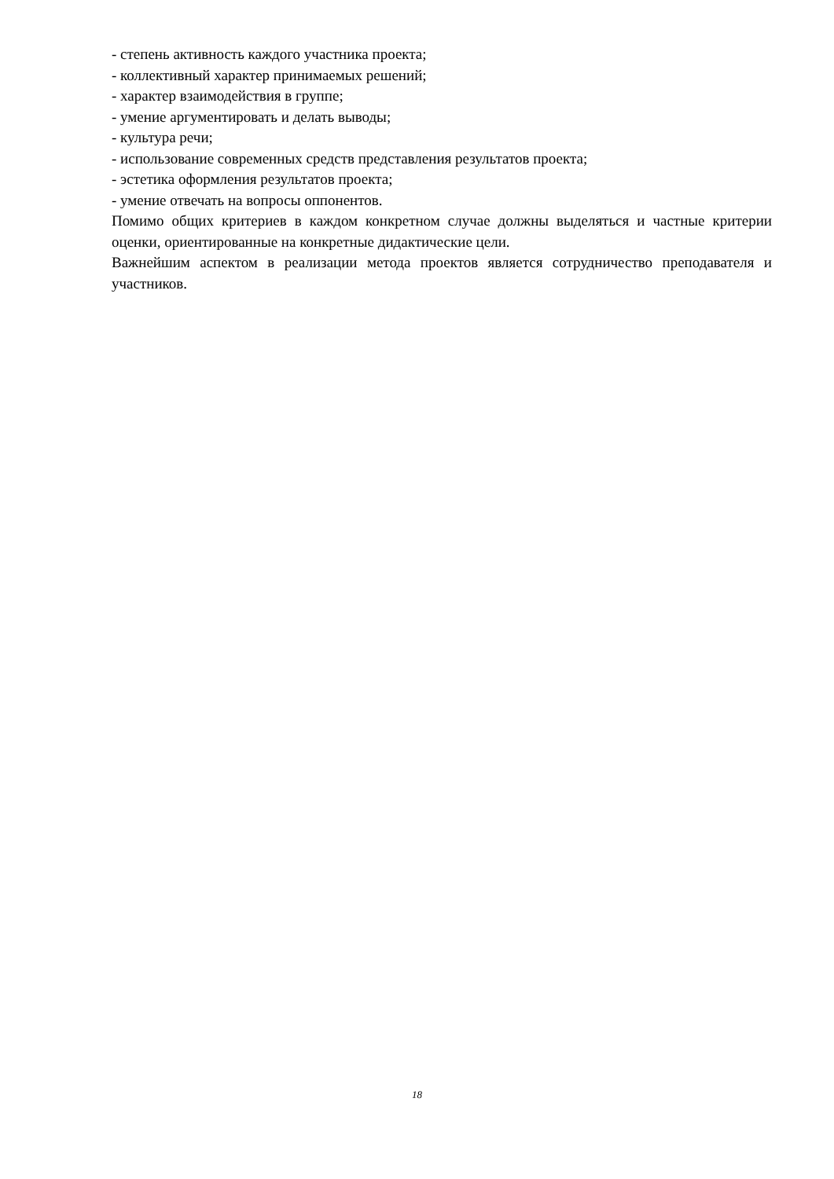- степень активность каждого участника проекта;
- коллективный характер принимаемых решений;
- характер взаимодействия в группе;
- умение аргументировать и делать выводы;
- культура речи;
- использование современных средств представления результатов проекта;
- эстетика оформления результатов проекта;
- умение отвечать на вопросы оппонентов.
Помимо общих критериев в каждом конкретном случае должны выделяться и частные критерии оценки, ориентированные на конкретные дидактические цели.
Важнейшим аспектом в реализации метода проектов является сотрудничество преподавателя и участников.
18